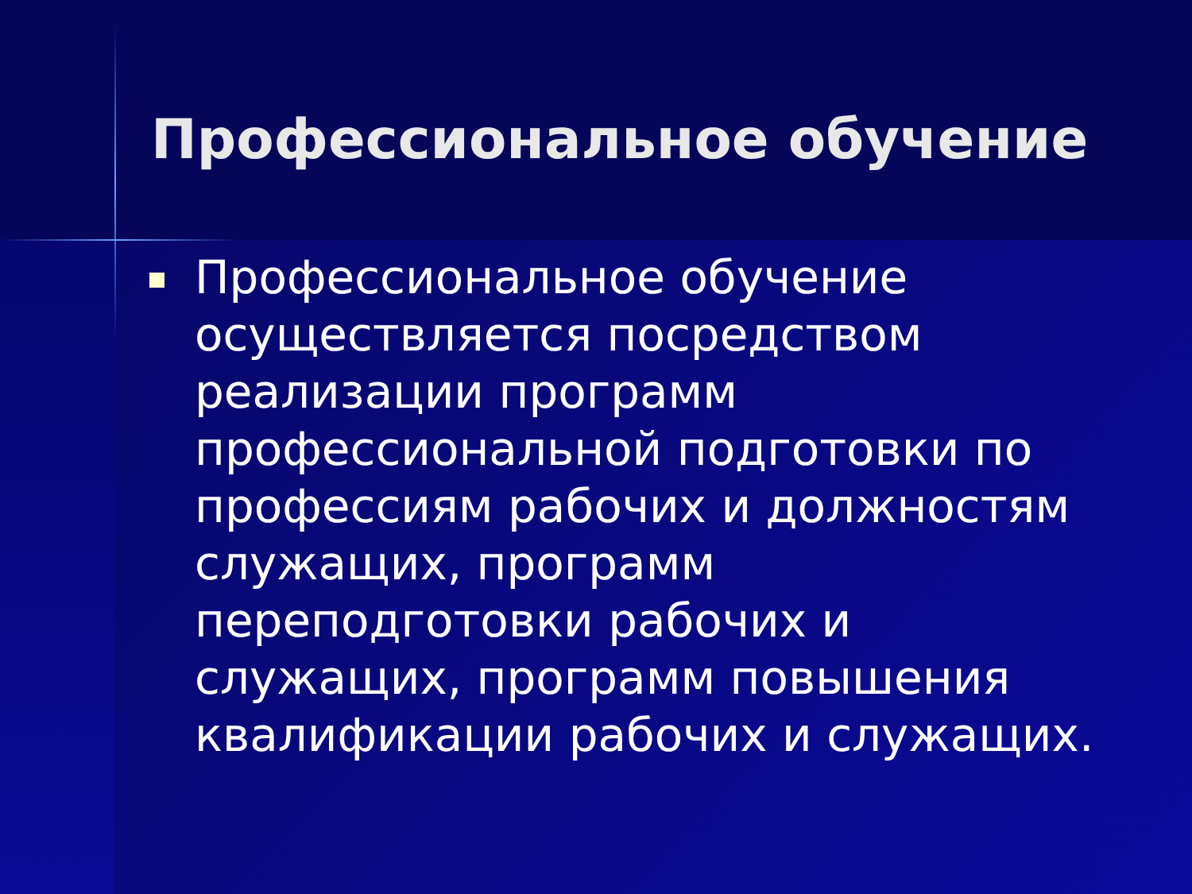Профессиональное обучение
Профессиональное обучение
осуществляется посредством
реализации программ
профессиональной подготовки по
профессиям рабочих и должностям
служащих, программ
переподготовки рабочих и
служащих, программ повышения
квалификации рабочих и служащих.